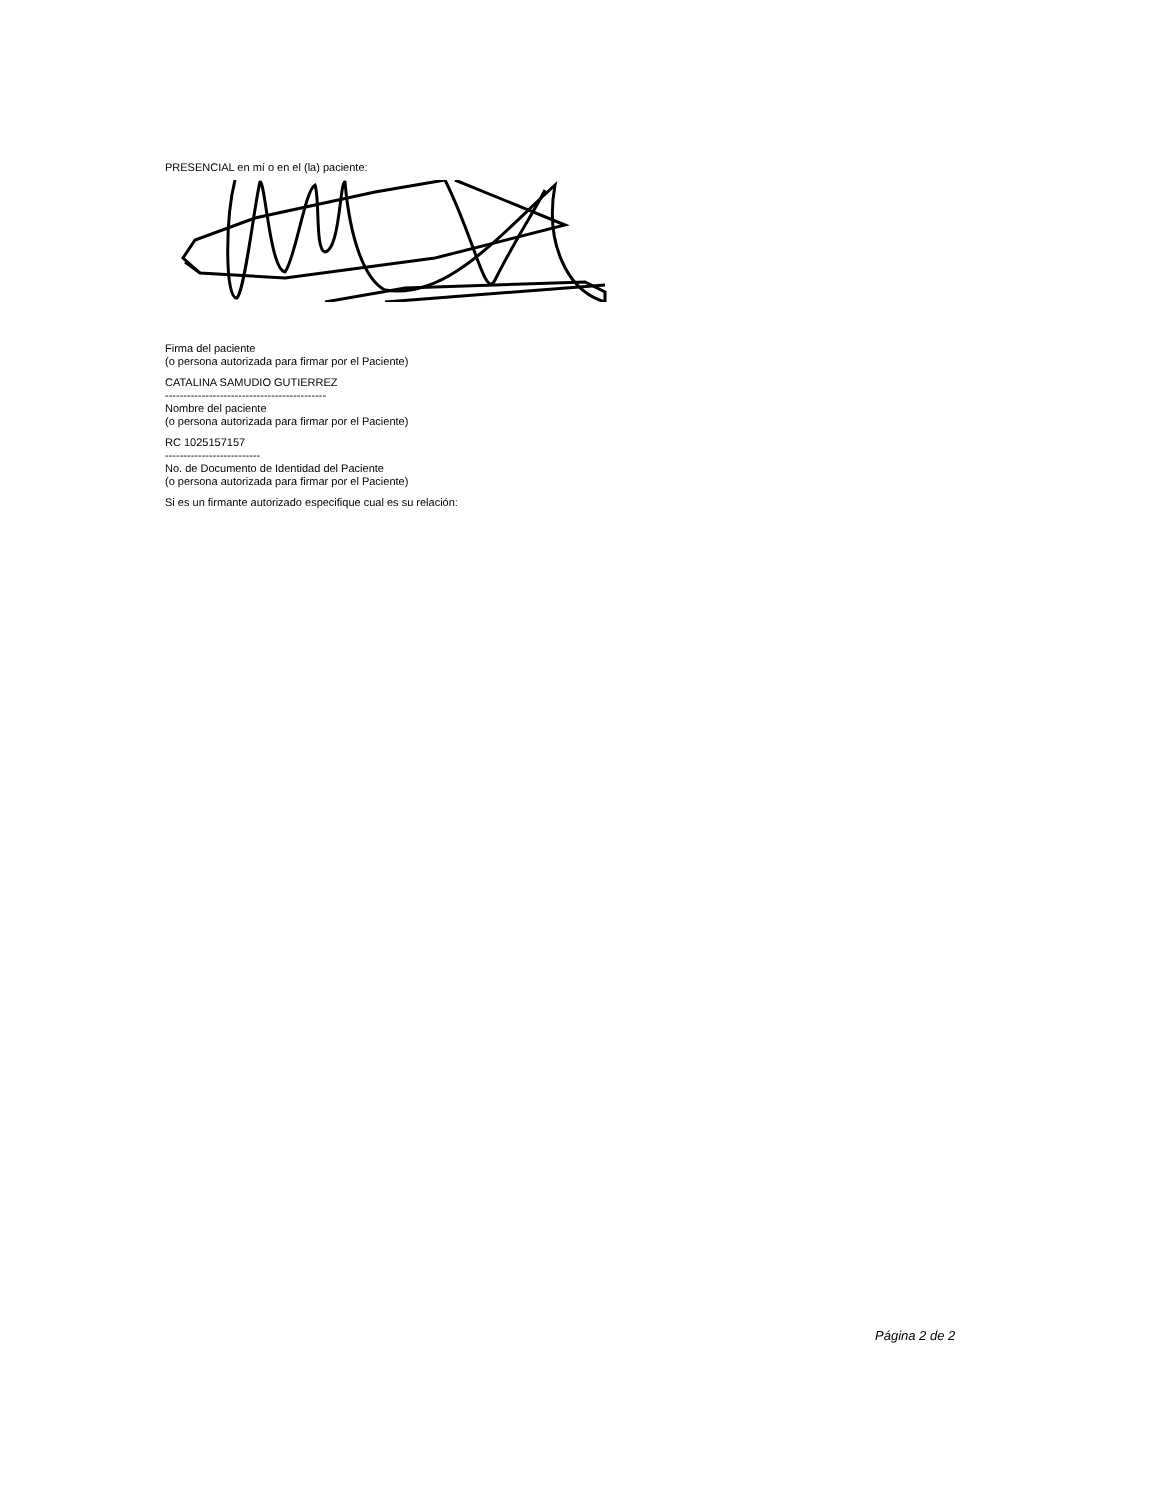PRESENCIAL en mí o en el (la) paciente:
Firma del paciente
(o persona autorizada para firmar por el Paciente)
CATALINA SAMUDIO GUTIERREZ
--------------------------------------------
Nombre del paciente
(o persona autorizada para firmar por el Paciente)
RC 1025157157
--------------------------
No. de Documento de Identidad del Paciente
(o persona autorizada para firmar por el Paciente)
Si es un firmante autorizado especifique cual es su relación:
Página 2 de 2